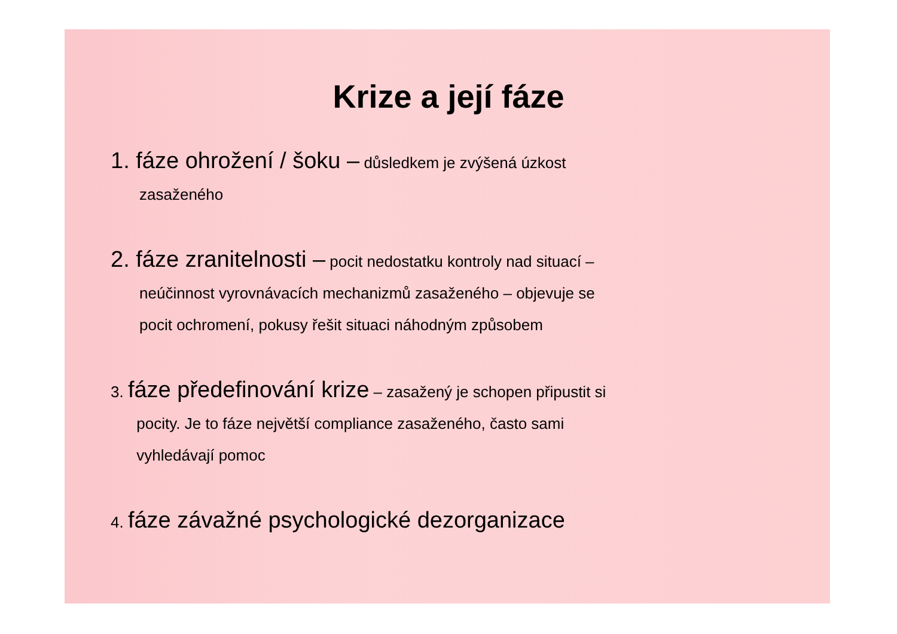Krize a její fáze
1. fáze ohrožení / šoku – důsledkem je zvýšená úzkost
zasaženého
2. fáze zranitelnosti – pocit nedostatku kontroly nad situací –
neúčinnost vyrovnávacích mechanizmů zasaženého – objevuje se
pocit ochromení, pokusy řešit situaci náhodným způsobem
3. fáze předefinování krize – zasažený je schopen připustit si
pocity. Je to fáze největší compliance zasaženého, často sami
vyhledávají pomoc
4. fáze závažné psychologické dezorganizace